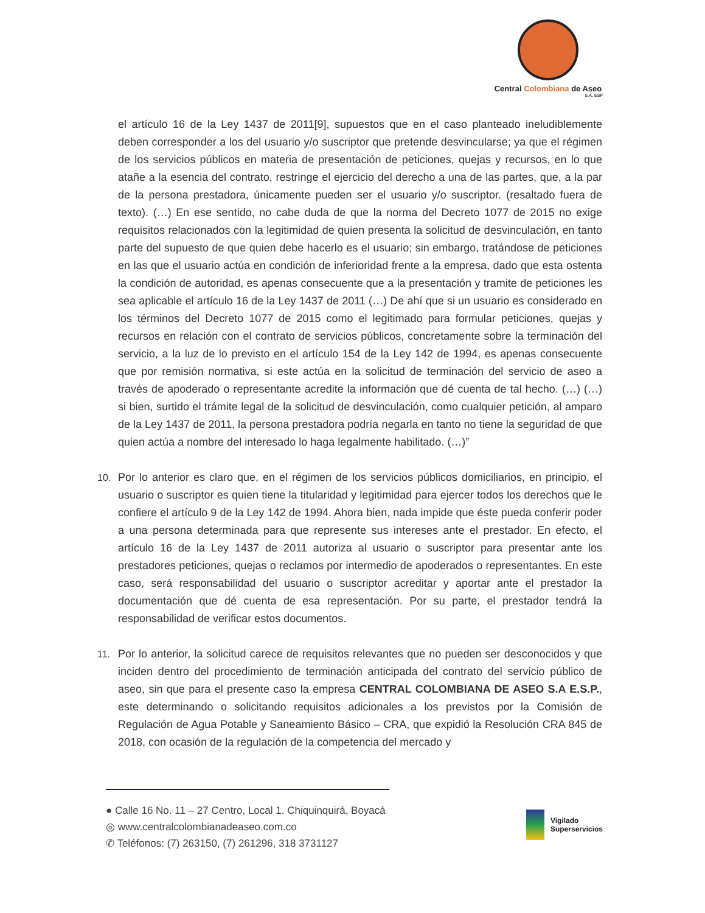Central Colombiana de Aseo
S.A. ESP
el artículo 16 de la Ley 1437 de 2011[9], supuestos que en el caso planteado ineludiblemente deben corresponder a los del usuario y/o suscriptor que pretende desvincularse; ya que el régimen de los servicios públicos en materia de presentación de peticiones, quejas y recursos, en lo que atañe a la esencia del contrato, restringe el ejercicio del derecho a una de las partes, que, a la par de la persona prestadora, únicamente pueden ser el usuario y/o suscriptor. (resaltado fuera de texto). (…) En ese sentido, no cabe duda de que la norma del Decreto 1077 de 2015 no exige requisitos relacionados con la legitimidad de quien presenta la solicitud de desvinculación, en tanto parte del supuesto de que quien debe hacerlo es el usuario; sin embargo, tratándose de peticiones en las que el usuario actúa en condición de inferioridad frente a la empresa, dado que esta ostenta la condición de autoridad, es apenas consecuente que a la presentación y tramite de peticiones les sea aplicable el artículo 16 de la Ley 1437 de 2011 (…) De ahí que si un usuario es considerado en los términos del Decreto 1077 de 2015 como el legitimado para formular peticiones, quejas y recursos en relación con el contrato de servicios públicos, concretamente sobre la terminación del servicio, a la luz de lo previsto en el artículo 154 de la Ley 142 de 1994, es apenas consecuente que por remisión normativa, si este actúa en la solicitud de terminación del servicio de aseo a través de apoderado o representante acredite la información que dé cuenta de tal hecho. (…) (…) si bien, surtido el trámite legal de la solicitud de desvinculación, como cualquier petición, al amparo de la Ley 1437 de 2011, la persona prestadora podría negarla en tanto no tiene la seguridad de que quien actúa a nombre del interesado lo haga legalmente habilitado. (…)”
10. Por lo anterior es claro que, en el régimen de los servicios públicos domiciliarios, en principio, el usuario o suscriptor es quien tiene la titularidad y legitimidad para ejercer todos los derechos que le confiere el artículo 9 de la Ley 142 de 1994. Ahora bien, nada impide que éste pueda conferir poder a una persona determinada para que represente sus intereses ante el prestador. En efecto, el artículo 16 de la Ley 1437 de 2011 autoriza al usuario o suscriptor para presentar ante los prestadores peticiones, quejas o reclamos por intermedio de apoderados o representantes. En este caso, será responsabilidad del usuario o suscriptor acreditar y aportar ante el prestador la documentación que dé cuenta de esa representación. Por su parte, el prestador tendrá la responsabilidad de verificar estos documentos.
11. Por lo anterior, la solicitud carece de requisitos relevantes que no pueden ser desconocidos y que inciden dentro del procedimiento de terminación anticipada del contrato del servicio público de aseo, sin que para el presente caso la empresa CENTRAL COLOMBIANA DE ASEO S.A E.S.P., este determinando o solicitando requisitos adicionales a los previstos por la Comisión de Regulación de Agua Potable y Saneamiento Básico – CRA, que expidió la Resolución CRA 845 de 2018, con ocasión de la regulación de la competencia del mercado y
● Calle 16 No. 11 – 27 Centro, Local 1. Chiquinquirá, Boyacá
◎ www.centralcolombianadeaseo.com.co
✆ Teléfonos: (7) 263150, (7) 261296, 318 3731127
Vigilado
Superservicios